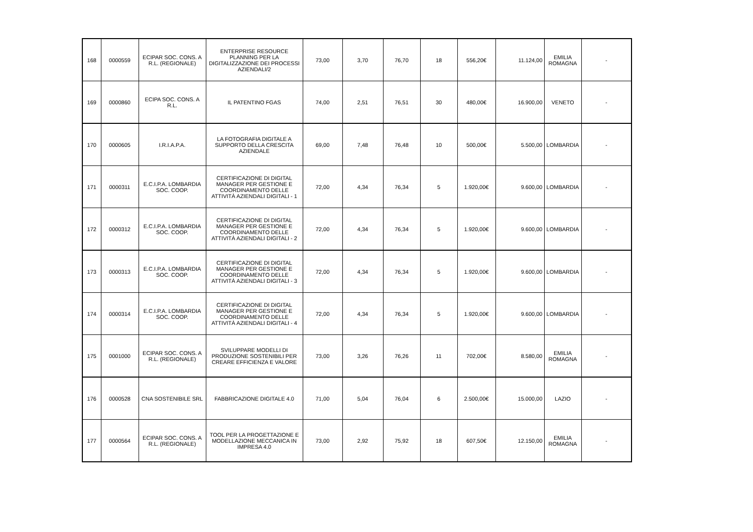| 168 | 0000559 | ECIPAR SOC. CONS. A R.L. (REGIONALE) | ENTERPRISE RESOURCE PLANNING PER LA DIGITALIZZAZIONE DEI PROCESSI AZIENDALI/2 | 73,00 | 3,70 | 76,70 | 18 | 556,20€ | 11.124,00 | EMILIA ROMAGNA | - |
| 169 | 0000860 | ECIPA SOC. CONS. A R.L. | IL PATENTINO FGAS | 74,00 | 2,51 | 76,51 | 30 | 480,00€ | 16.900,00 | VENETO | - |
| 170 | 0000605 | I.R.I.A.P.A. | LA FOTOGRAFIA DIGITALE A SUPPORTO DELLA CRESCITA AZIENDALE | 69,00 | 7,48 | 76,48 | 10 | 500,00€ | 5.500,00 | LOMBARDIA | - |
| 171 | 0000311 | E.C.I.P.A. LOMBARDIA SOC. COOP. | CERTIFICAZIONE DI DIGITAL MANAGER PER GESTIONE E COORDINAMENTO DELLE ATTIVITÀ AZIENDALI DIGITALI - 1 | 72,00 | 4,34 | 76,34 | 5 | 1.920,00€ | 9.600,00 | LOMBARDIA | - |
| 172 | 0000312 | E.C.I.P.A. LOMBARDIA SOC. COOP. | CERTIFICAZIONE DI DIGITAL MANAGER PER GESTIONE E COORDINAMENTO DELLE ATTIVITÀ AZIENDALI DIGITALI - 2 | 72,00 | 4,34 | 76,34 | 5 | 1.920,00€ | 9.600,00 | LOMBARDIA | - |
| 173 | 0000313 | E.C.I.P.A. LOMBARDIA SOC. COOP. | CERTIFICAZIONE DI DIGITAL MANAGER PER GESTIONE E COORDINAMENTO DELLE ATTIVITÀ AZIENDALI DIGITALI - 3 | 72,00 | 4,34 | 76,34 | 5 | 1.920,00€ | 9.600,00 | LOMBARDIA | - |
| 174 | 0000314 | E.C.I.P.A. LOMBARDIA SOC. COOP. | CERTIFICAZIONE DI DIGITAL MANAGER PER GESTIONE E COORDINAMENTO DELLE ATTIVITÀ AZIENDALI DIGITALI - 4 | 72,00 | 4,34 | 76,34 | 5 | 1.920,00€ | 9.600,00 | LOMBARDIA | - |
| 175 | 0001000 | ECIPAR SOC. CONS. A R.L. (REGIONALE) | SVILUPPARE MODELLI DI PRODUZIONE SOSTENIBILI PER CREARE EFFICIENZA E VALORE | 73,00 | 3,26 | 76,26 | 11 | 702,00€ | 8.580,00 | EMILIA ROMAGNA | - |
| 176 | 0000528 | CNA SOSTENIBILE SRL | FABBRICAZIONE DIGITALE 4.0 | 71,00 | 5,04 | 76,04 | 6 | 2.500,00€ | 15.000,00 | LAZIO | - |
| 177 | 0000564 | ECIPAR SOC. CONS. A R.L. (REGIONALE) | TOOL PER LA PROGETTAZIONE E MODELLAZIONE MECCANICA IN IMPRESA 4.0 | 73,00 | 2,92 | 75,92 | 18 | 607,50€ | 12.150,00 | EMILIA ROMAGNA | - |